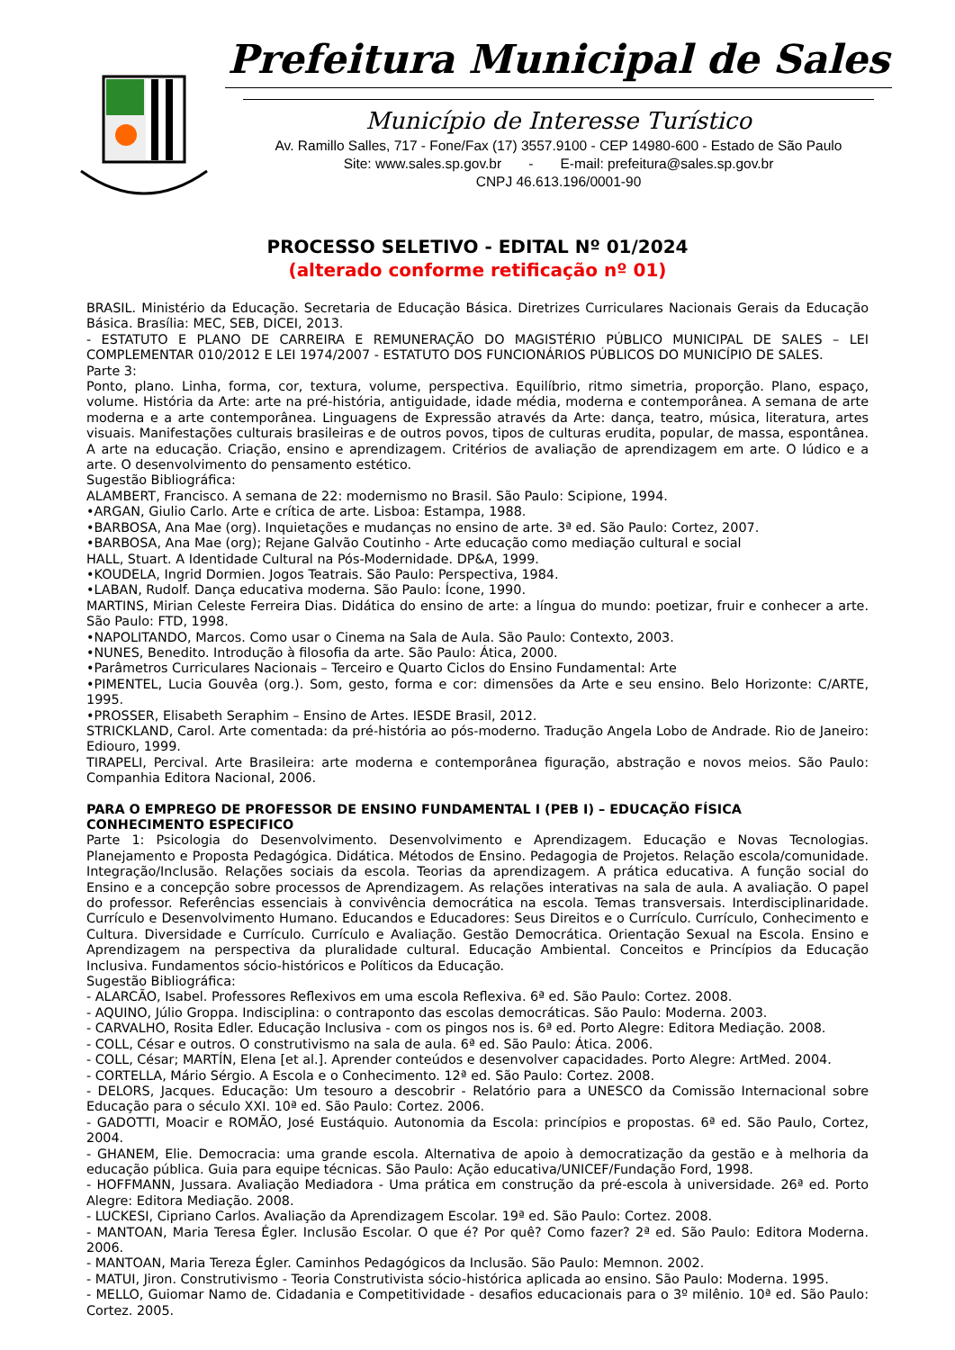Prefeitura Municipal de Sales
Município de Interesse Turístico
Av. Ramillo Salles, 717 - Fone/Fax (17) 3557.9100 - CEP 14980-600 - Estado de São Paulo
Site: www.sales.sp.gov.br - E-mail: prefeitura@sales.sp.gov.br
CNPJ 46.613.196/0001-90
PROCESSO SELETIVO - EDITAL Nº 01/2024
(alterado conforme retificação nº 01)
BRASIL. Ministério da Educação. Secretaria de Educação Básica. Diretrizes Curriculares Nacionais Gerais da Educação Básica. Brasília: MEC, SEB, DICEI, 2013.
- ESTATUTO E PLANO DE CARREIRA E REMUNERAÇÃO DO MAGISTÉRIO PÚBLICO MUNICIPAL DE SALES – LEI COMPLEMENTAR 010/2012 E LEI 1974/2007 - ESTATUTO DOS FUNCIONÁRIOS PÚBLICOS DO MUNICÍPIO DE SALES.
Parte 3:
Ponto, plano. Linha, forma, cor, textura, volume, perspectiva. Equilíbrio, ritmo simetria, proporção. Plano, espaço, volume. História da Arte: arte na pré-história, antiguidade, idade média, moderna e contemporânea. A semana de arte moderna e a arte contemporânea. Linguagens de Expressão através da Arte: dança, teatro, música, literatura, artes visuais. Manifestações culturais brasileiras e de outros povos, tipos de culturas erudita, popular, de massa, espontânea. A arte na educação. Criação, ensino e aprendizagem. Critérios de avaliação de aprendizagem em arte. O lúdico e a arte. O desenvolvimento do pensamento estético.
Sugestão Bibliográfica:
ALAMBERT, Francisco. A semana de 22: modernismo no Brasil. São Paulo: Scipione, 1994.
•ARGAN, Giulio Carlo. Arte e crítica de arte. Lisboa: Estampa, 1988.
•BARBOSA, Ana Mae (org). Inquietações e mudanças no ensino de arte. 3ª ed. São Paulo: Cortez, 2007.
•BARBOSA, Ana Mae (org); Rejane Galvão Coutinho - Arte educação como mediação cultural e social
HALL, Stuart. A Identidade Cultural na Pós-Modernidade. DP&A, 1999.
•KOUDELA, Ingrid Dormien. Jogos Teatrais. São Paulo: Perspectiva, 1984.
•LABAN, Rudolf. Dança educativa moderna. São Paulo: Ícone, 1990.
MARTINS, Mirian Celeste Ferreira Dias. Didática do ensino de arte: a língua do mundo: poetizar, fruir e conhecer a arte. São Paulo: FTD, 1998.
•NAPOLITANDO, Marcos. Como usar o Cinema na Sala de Aula. São Paulo: Contexto, 2003.
•NUNES, Benedito. Introdução à filosofia da arte. São Paulo: Ática, 2000.
•Parâmetros Curriculares Nacionais – Terceiro e Quarto Ciclos do Ensino Fundamental: Arte
•PIMENTEL, Lucia Gouvêa (org.). Som, gesto, forma e cor: dimensões da Arte e seu ensino. Belo Horizonte: C/ARTE, 1995.
•PROSSER, Elisabeth Seraphim – Ensino de Artes. IESDE Brasil, 2012.
STRICKLAND, Carol. Arte comentada: da pré-história ao pós-moderno. Tradução Angela Lobo de Andrade. Rio de Janeiro: Ediouro, 1999.
TIRAPELI, Percival. Arte Brasileira: arte moderna e contemporânea figuração, abstração e novos meios. São Paulo: Companhia Editora Nacional, 2006.
PARA O EMPREGO DE PROFESSOR DE ENSINO FUNDAMENTAL I (PEB I) – EDUCAÇÃO FÍSICA
CONHECIMENTO ESPECIFICO
Parte 1: Psicologia do Desenvolvimento. Desenvolvimento e Aprendizagem. Educação e Novas Tecnologias. Planejamento e Proposta Pedagógica. Didática. Métodos de Ensino. Pedagogia de Projetos. Relação escola/comunidade. Integração/Inclusão. Relações sociais da escola. Teorias da aprendizagem. A prática educativa. A função social do Ensino e a concepção sobre processos de Aprendizagem. As relações interativas na sala de aula. A avaliação. O papel do professor. Referências essenciais à convivência democrática na escola. Temas transversais. Interdisciplinaridade. Currículo e Desenvolvimento Humano. Educandos e Educadores: Seus Direitos e o Currículo. Currículo, Conhecimento e Cultura. Diversidade e Currículo. Currículo e Avaliação. Gestão Democrática. Orientação Sexual na Escola. Ensino e Aprendizagem na perspectiva da pluralidade cultural. Educação Ambiental. Conceitos e Princípios da Educação Inclusiva. Fundamentos sócio-históricos e Políticos da Educação.
Sugestão Bibliográfica:
- ALARCÃO, Isabel. Professores Reflexivos em uma escola Reflexiva. 6ª ed. São Paulo: Cortez. 2008.
- AQUINO, Júlio Groppa. Indisciplina: o contraponto das escolas democráticas. São Paulo: Moderna. 2003.
- CARVALHO, Rosita Edler. Educação Inclusiva - com os pingos nos is. 6ª ed. Porto Alegre: Editora Mediação. 2008.
- COLL, César e outros. O construtivismo na sala de aula. 6ª ed. São Paulo: Ática. 2006.
- COLL, César; MARTÍN, Elena [et al.]. Aprender conteúdos e desenvolver capacidades. Porto Alegre: ArtMed. 2004.
- CORTELLA, Mário Sérgio. A Escola e o Conhecimento. 12ª ed. São Paulo: Cortez. 2008.
- DELORS, Jacques. Educação: Um tesouro a descobrir - Relatório para a UNESCO da Comissão Internacional sobre Educação para o século XXI. 10ª ed. São Paulo: Cortez. 2006.
- GADOTTI, Moacir e ROMÃO, José Eustáquio. Autonomia da Escola: princípios e propostas. 6ª ed. São Paulo, Cortez, 2004.
- GHANEM, Elie. Democracia: uma grande escola. Alternativa de apoio à democratização da gestão e à melhoria da educação pública. Guia para equipe técnicas. São Paulo: Ação educativa/UNICEF/Fundação Ford, 1998.
- HOFFMANN, Jussara. Avaliação Mediadora - Uma prática em construção da pré-escola à universidade. 26ª ed. Porto Alegre: Editora Mediação. 2008.
- LUCKESI, Cipriano Carlos. Avaliação da Aprendizagem Escolar. 19ª ed. São Paulo: Cortez. 2008.
- MANTOAN, Maria Teresa Égler. Inclusão Escolar. O que é? Por quê? Como fazer? 2ª ed. São Paulo: Editora Moderna. 2006.
- MANTOAN, Maria Tereza Égler. Caminhos Pedagógicos da Inclusão. São Paulo: Memnon. 2002.
- MATUI, Jiron. Construtivismo - Teoria Construtivista sócio-histórica aplicada ao ensino. São Paulo: Moderna. 1995.
- MELLO, Guiomar Namo de. Cidadania e Competitividade - desafios educacionais para o 3º milênio. 10ª ed. São Paulo: Cortez. 2005.